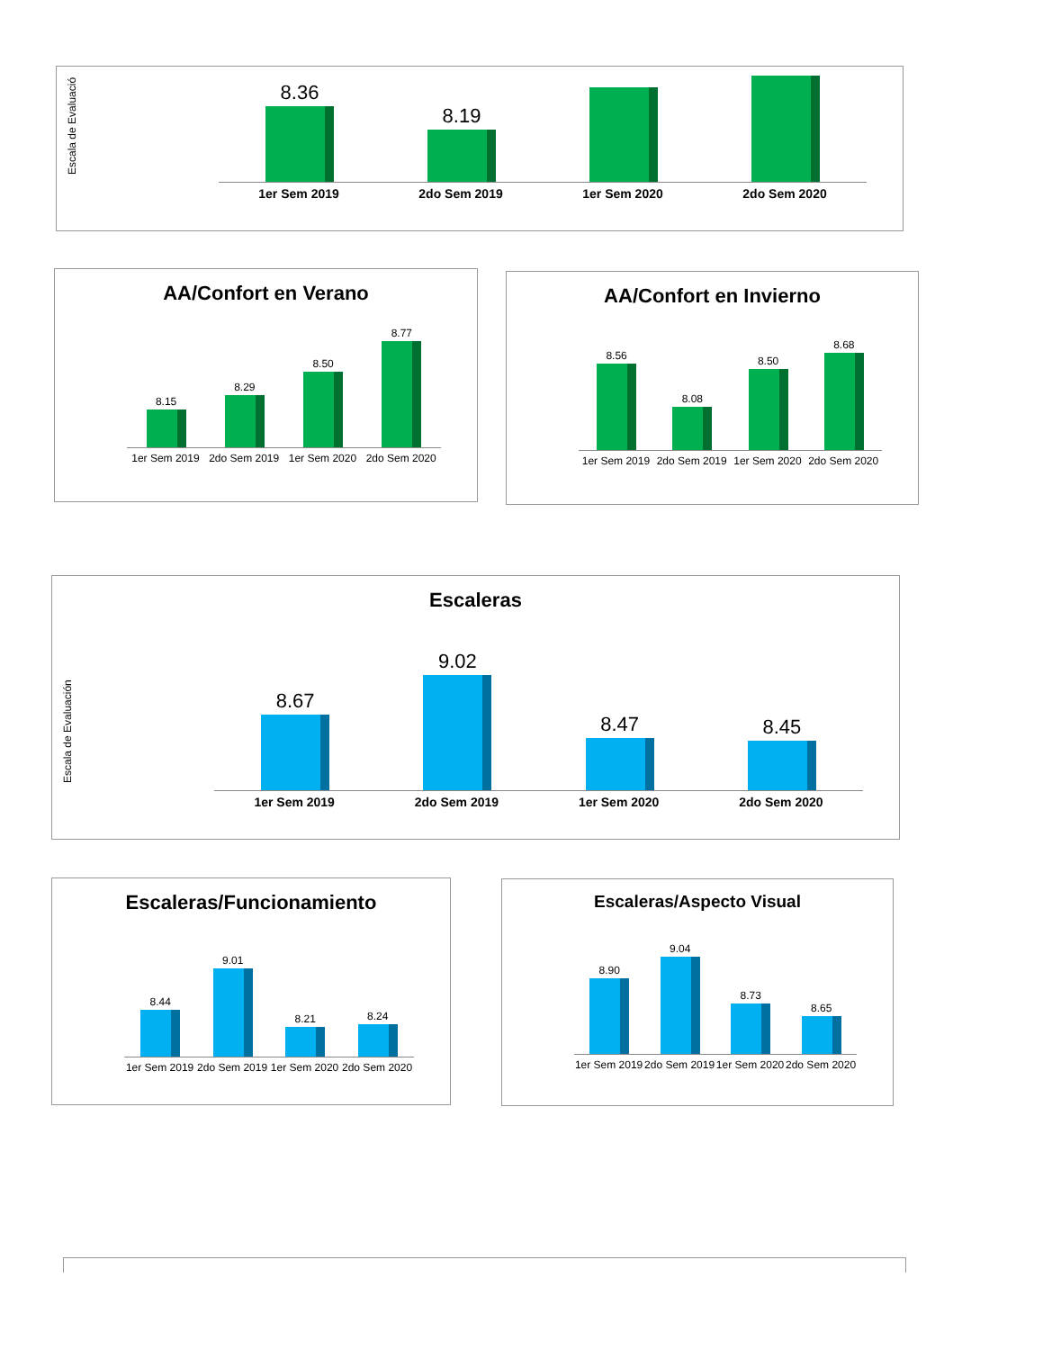Escala de Evaluació
8.36
8.19
1er Sem 2019 2do Sem 2019 1er Sem 2020 2do Sem 2020
AA/Confort en Verano
8.15
8.29
8.50
8.77
1er Sem 2019 2do Sem 2019 1er Sem 2020 2do Sem 2020
AA/Confort en Invierno
8.56
8.08
8.50
8.68
1er Sem 2019 2do Sem 2019 1er Sem 2020 2do Sem 2020
Escaleras
Escala de Evaluación
8.67
9.02
8.47
8.45
1er Sem 2019 2do Sem 2019 1er Sem 2020 2do Sem 2020
Escaleras/Funcionamiento
8.44
9.01
8.21
8.24
1er Sem 2019 2do Sem 2019 1er Sem 2020 2do Sem 2020
Escaleras/Aspecto Visual
8.90
9.04
8.73
8.65
1er Sem 2019 2do Sem 2019 1er Sem 2020 2do Sem 2020